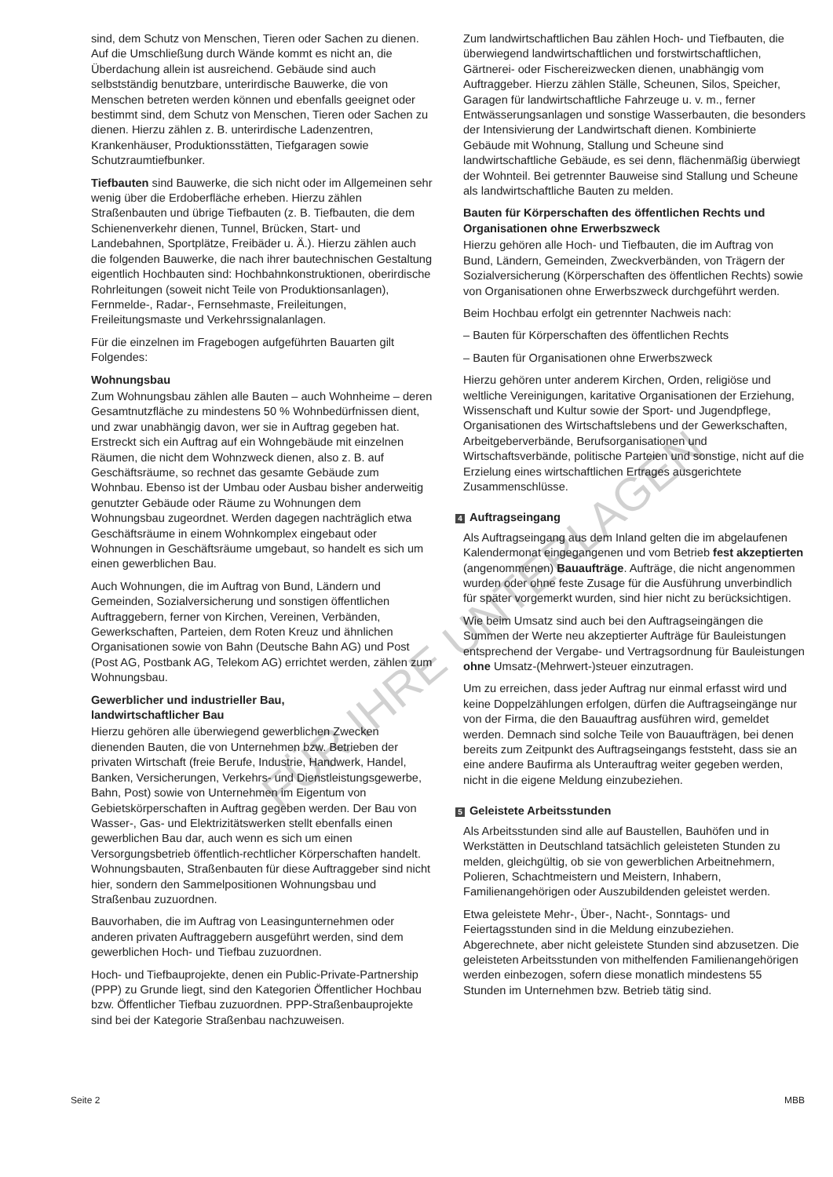sind, dem Schutz von Menschen, Tieren oder Sachen zu dienen. Auf die Umschließung durch Wände kommt es nicht an, die Überdachung allein ist ausreichend. Gebäude sind auch selbstständig benutzbare, unterirdische Bauwerke, die von Menschen betreten werden können und ebenfalls geeignet oder bestimmt sind, dem Schutz von Menschen, Tieren oder Sachen zu dienen. Hierzu zählen z. B. unterirdische Ladenzentren, Krankenhäuser, Produktionsstätten, Tiefgaragen sowie Schutzraumtiefbunker.
Tiefbauten sind Bauwerke, die sich nicht oder im Allgemeinen sehr wenig über die Erdoberfläche erheben. Hierzu zählen Straßenbauten und übrige Tiefbauten (z. B. Tiefbauten, die dem Schienenverkehr dienen, Tunnel, Brücken, Start- und Landebahnen, Sportplätze, Freibäder u. Ä.). Hierzu zählen auch die folgenden Bauwerke, die nach ihrer bautechnischen Gestaltung eigentlich Hochbauten sind: Hochbahnkonstruktionen, oberirdische Rohrleitungen (soweit nicht Teile von Produktionsanlagen), Fernmelde-, Radar-, Fernsehmaste, Freileitungen, Freileitungsmaste und Verkehrssignalanlagen.
Für die einzelnen im Fragebogen aufgeführten Bauarten gilt Folgendes:
Wohnungsbau
Zum Wohnungsbau zählen alle Bauten – auch Wohnheime – deren Gesamtnutzfläche zu mindestens 50 % Wohnbedürfnissen dient, und zwar unabhängig davon, wer sie in Auftrag gegeben hat. Erstreckt sich ein Auftrag auf ein Wohngebäude mit einzelnen Räumen, die nicht dem Wohnzweck dienen, also z. B. auf Geschäftsräume, so rechnet das gesamte Gebäude zum Wohnbau. Ebenso ist der Umbau oder Ausbau bisher anderweitig genutzter Gebäude oder Räume zu Wohnungen dem Wohnungsbau zugeordnet. Werden dagegen nachträglich etwa Geschäftsräume in einem Wohnkomplex eingebaut oder Wohnungen in Geschäftsräume umgebaut, so handelt es sich um einen gewerblichen Bau.
Auch Wohnungen, die im Auftrag von Bund, Ländern und Gemeinden, Sozialversicherung und sonstigen öffentlichen Auftraggebern, ferner von Kirchen, Vereinen, Verbänden, Gewerkschaften, Parteien, dem Roten Kreuz und ähnlichen Organisationen sowie von Bahn (Deutsche Bahn AG) und Post (Post AG, Postbank AG, Telekom AG) errichtet werden, zählen zum Wohnungsbau.
Gewerblicher und industrieller Bau,
landwirtschaftlicher Bau
Hierzu gehören alle überwiegend gewerblichen Zwecken dienenden Bauten, die von Unternehmen bzw. Betrieben der privaten Wirtschaft (freie Berufe, Industrie, Handwerk, Handel, Banken, Versicherungen, Verkehrs- und Dienstleistungsgewerbe, Bahn, Post) sowie von Unternehmen im Eigentum von Gebietskörperschaften in Auftrag gegeben werden. Der Bau von Wasser-, Gas- und Elektrizitätswerken stellt ebenfalls einen gewerblichen Bau dar, auch wenn es sich um einen Versorgungsbetrieb öffentlich-rechtlicher Körperschaften handelt. Wohnungsbauten, Straßenbauten für diese Auftraggeber sind nicht hier, sondern den Sammelpositionen Wohnungsbau und Straßenbau zuzuordnen.
Bauvorhaben, die im Auftrag von Leasingunternehmen oder anderen privaten Auftraggebern ausgeführt werden, sind dem gewerblichen Hoch- und Tiefbau zuzuordnen.
Hoch- und Tiefbauprojekte, denen ein Public-Private-Partnership (PPP) zu Grunde liegt, sind den Kategorien Öffentlicher Hochbau bzw. Öffentlicher Tiefbau zuzuordnen. PPP-Straßenbauprojekte sind bei der Kategorie Straßenbau nachzuweisen.
Zum landwirtschaftlichen Bau zählen Hoch- und Tiefbauten, die überwiegend landwirtschaftlichen und forstwirtschaftlichen, Gärtnerei- oder Fischereizwecken dienen, unabhängig vom Auftraggeber. Hierzu zählen Ställe, Scheunen, Silos, Speicher, Garagen für landwirtschaftliche Fahrzeuge u. v. m., ferner Entwässerungsanlagen und sonstige Wasserbauten, die besonders der Intensivierung der Landwirtschaft dienen. Kombinierte Gebäude mit Wohnung, Stallung und Scheune sind landwirtschaftliche Gebäude, es sei denn, flächenmäßig überwiegt der Wohnteil. Bei getrennter Bauweise sind Stallung und Scheune als landwirtschaftliche Bauten zu melden.
Bauten für Körperschaften des öffentlichen Rechts und Organisationen ohne Erwerbszweck
Hierzu gehören alle Hoch- und Tiefbauten, die im Auftrag von Bund, Ländern, Gemeinden, Zweckverbänden, von Trägern der Sozialversicherung (Körperschaften des öffentlichen Rechts) sowie von Organisationen ohne Erwerbszweck durchgeführt werden.
Beim Hochbau erfolgt ein getrennter Nachweis nach:
– Bauten für Körperschaften des öffentlichen Rechts
– Bauten für Organisationen ohne Erwerbszweck
Hierzu gehören unter anderem Kirchen, Orden, religiöse und weltliche Vereinigungen, karitative Organisationen der Erziehung, Wissenschaft und Kultur sowie der Sport- und Jugendpflege, Organisationen des Wirtschaftslebens und der Gewerkschaften, Arbeitgeberverbände, Berufsorganisationen und Wirtschaftsverbände, politische Parteien und sonstige, nicht auf die Erzielung eines wirtschaftlichen Ertrages ausgerichtete Zusammenschlüsse.
4 Auftragseingang
Als Auftragseingang aus dem Inland gelten die im abgelaufenen Kalendermonat eingegangenen und vom Betrieb fest akzeptierten (angenommenen) Bauaufträge. Aufträge, die nicht angenommen wurden oder ohne feste Zusage für die Ausführung unverbindlich für später vorgemerkt wurden, sind hier nicht zu berücksichtigen.
Wie beim Umsatz sind auch bei den Auftragseingängen die Summen der Werte neu akzeptierter Aufträge für Bauleistungen entsprechend der Vergabe- und Vertragsordnung für Bauleistungen ohne Umsatz-(Mehrwert-)steuer einzutragen.
Um zu erreichen, dass jeder Auftrag nur einmal erfasst wird und keine Doppelzählungen erfolgen, dürfen die Auftragseingänge nur von der Firma, die den Bauauftrag ausführen wird, gemeldet werden. Demnach sind solche Teile von Bauaufträgen, bei denen bereits zum Zeitpunkt des Auftragseingangs feststeht, dass sie an eine andere Baufirma als Unterauftrag weiter gegeben werden, nicht in die eigene Meldung einzubeziehen.
5 Geleistete Arbeitsstunden
Als Arbeitsstunden sind alle auf Baustellen, Bauhöfen und in Werkstätten in Deutschland tatsächlich geleisteten Stunden zu melden, gleichgültig, ob sie von gewerblichen Arbeitnehmern, Polieren, Schachtmeistern und Meistern, Inhabern, Familienangehörigen oder Auszubildenden geleistet werden.
Etwa geleistete Mehr-, Über-, Nacht-, Sonntags- und Feiertagsstunden sind in die Meldung einzubeziehen. Abgerechnete, aber nicht geleistete Stunden sind abzusetzen. Die geleisteten Arbeitsstunden von mithelfenden Familienangehörigen werden einbezogen, sofern diese monatlich mindestens 55 Stunden im Unternehmen bzw. Betrieb tätig sind.
FÜR IHRE UNTERLAGEN
Seite 2 MBB